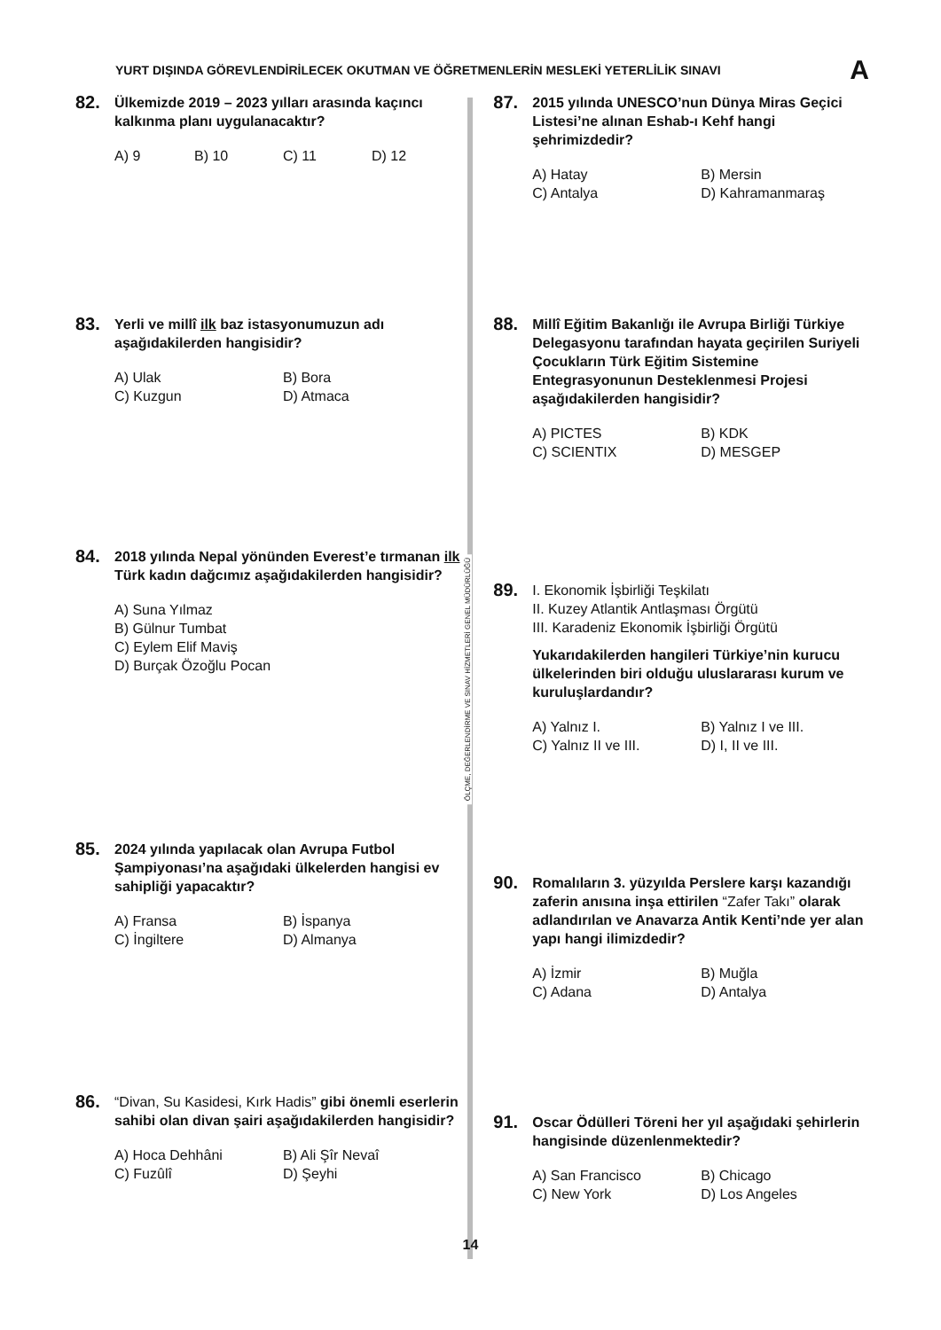YURT DIŞINDA GÖREVLENDİRİLECEK OKUTMAN VE ÖĞRETMENLERİN MESLEKİ YETERLİLİK SINAVI A
82.
Ülkemizde 2019 – 2023 yılları arasında kaçıncı kalkınma planı uygulanacaktır?
A) 9 B) 10 C) 11 D) 12
83.
Yerli ve millî ilk baz istasyonumuzun adı aşağıdakilerden hangisidir?
A) Ulak B) Bora C) Kuzgun D) Atmaca
84.
2018 yılında Nepal yönünden Everest’e tırmanan ilk Türk kadın dağcımız aşağıdakilerden hangisidir?
A) Suna Yılmaz
B) Gülnur Tumbat
C) Eylem Elif Maviş
D) Burçak Özoğlu Pocan
85.
2024 yılında yapılacak olan Avrupa Futbol Şampiyonası’na aşağıdaki ülkelerden hangisi ev sahipliği yapacaktır?
A) Fransa B) İspanya C) İngiltere D) Almanya
86.
“Divan, Su Kasidesi, Kırk Hadis” gibi önemli eserlerin sahibi olan divan şairi aşağıdakilerden hangisidir?
A) Hoca Dehhâni B) Ali Şîr Nevaî C) Fuzûlî D) Şeyhi
ÖLÇME, DEĞERLENDİRME VE SINAV HİZMETLERİ GENEL MÜDÜRLÜĞÜ
87.
2015 yılında UNESCO’nun Dünya Miras Geçici Listesi’ne alınan Eshab-ı Kehf hangi şehrimizdedir?
A) Hatay B) Mersin C) Antalya D) Kahramanmaraş
88.
Millî Eğitim Bakanlığı ile Avrupa Birliği Türkiye Delegasyonu tarafından hayata geçirilen Suriyeli Çocukların Türk Eğitim Sistemine Entegrasyonunun Desteklenmesi Projesi aşağıdakilerden hangisidir?
A) PICTES B) KDK C) SCIENTIX D) MESGEP
89.
I. Ekonomik İşbirliği Teşkilatı
II. Kuzey Atlantik Antlaşması Örgütü
III. Karadeniz Ekonomik İşbirliği Örgütü
Yukarıdakilerden hangileri Türkiye’nin kurucu ülkelerinden biri olduğu uluslararası kurum ve kuruluşlardandır?
A) Yalnız I. B) Yalnız I ve III. C) Yalnız II ve III. D) I, II ve III.
90.
Romalıların 3. yüzyılda Perslere karşı kazandığı zaferin anısına inşa ettirilen “Zafer Takı” olarak adlandırılan ve Anavarza Antik Kenti’nde yer alan yapı hangi ilimizdedir?
A) İzmir B) Muğla C) Adana D) Antalya
91.
Oscar Ödülleri Töreni her yıl aşağıdaki şehirlerin hangisinde düzenlenmektedir?
A) San Francisco B) Chicago C) New York D) Los Angeles
14